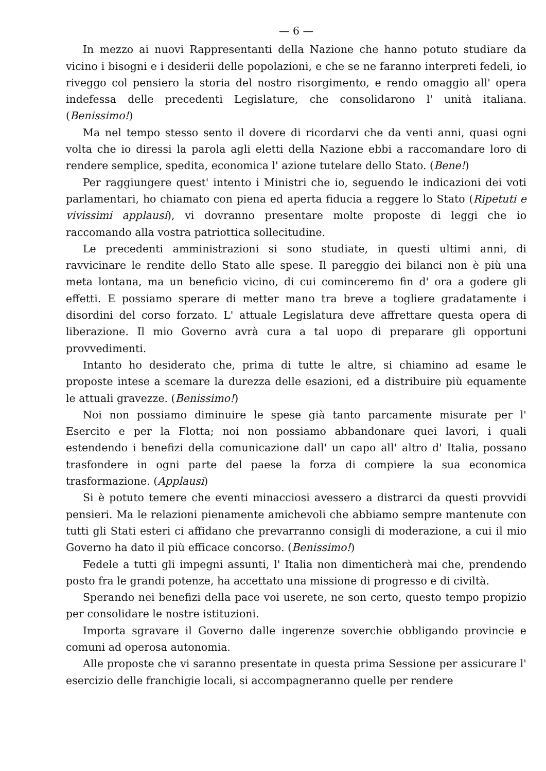— 6 —
In mezzo ai nuovi Rappresentanti della Nazione che hanno potuto studiare da vicino i bisogni e i desiderii delle popolazioni, e che se ne faranno interpreti fedeli, io riveggo col pensiero la storia del nostro risorgimento, e rendo omaggio all' opera indefessa delle precedenti Legislature, che consolidarono l' unità italiana. (Benissimo!)
Ma nel tempo stesso sento il dovere di ricordarvi che da venti anni, quasi ogni volta che io diressi la parola agli eletti della Nazione ebbi a raccomandare loro di rendere semplice, spedita, economica l' azione tutelare dello Stato. (Bene!)
Per raggiungere quest' intento i Ministri che io, seguendo le indicazioni dei voti parlamentari, ho chiamato con piena ed aperta fiducia a reggere lo Stato (Ripetuti e vivissimi applausi), vi dovranno presentare molte proposte di leggi che io raccomando alla vostra patriottica sollecitudine.
Le precedenti amministrazioni si sono studiate, in questi ultimi anni, di ravvicinare le rendite dello Stato alle spese. Il pareggio dei bilanci non è più una meta lontana, ma un beneficio vicino, di cui cominceremo fin d' ora a godere gli effetti. E possiamo sperare di metter mano tra breve a togliere gradatamente i disordini del corso forzato. L' attuale Legislatura deve affrettare questa opera di liberazione. Il mio Governo avrà cura a tal uopo di preparare gli opportuni provvedimenti.
Intanto ho desiderato che, prima di tutte le altre, si chiamino ad esame le proposte intese a scemare la durezza delle esazioni, ed a distribuire più equamente le attuali gravezze. (Benissimo!)
Noi non possiamo diminuire le spese già tanto parcamente misurate per l' Esercito e per la Flotta; noi non possiamo abbandonare quei lavori, i quali estendendo i benefizi della comunicazione dall' un capo all' altro d' Italia, possano trasfondere in ogni parte del paese la forza di compiere la sua economica trasformazione. (Applausi)
Si è potuto temere che eventi minacciosi avessero a distrarci da questi provvidi pensieri. Ma le relazioni pienamente amichevoli che abbiamo sempre mantenute con tutti gli Stati esteri ci affidano che prevarranno consigli di moderazione, a cui il mio Governo ha dato il più efficace concorso. (Benissimo!)
Fedele a tutti gli impegni assunti, l' Italia non dimenticherà mai che, prendendo posto fra le grandi potenze, ha accettato una missione di progresso e di civiltà.
Sperando nei benefizi della pace voi userete, ne son certo, questo tempo propizio per consolidare le nostre istituzioni.
Importa sgravare il Governo dalle ingerenze soverchie obbligando provincie e comuni ad operosa autonomia.
Alle proposte che vi saranno presentate in questa prima Sessione per assicurare l' esercizio delle franchigie locali, si accompagneranno quelle per rendere